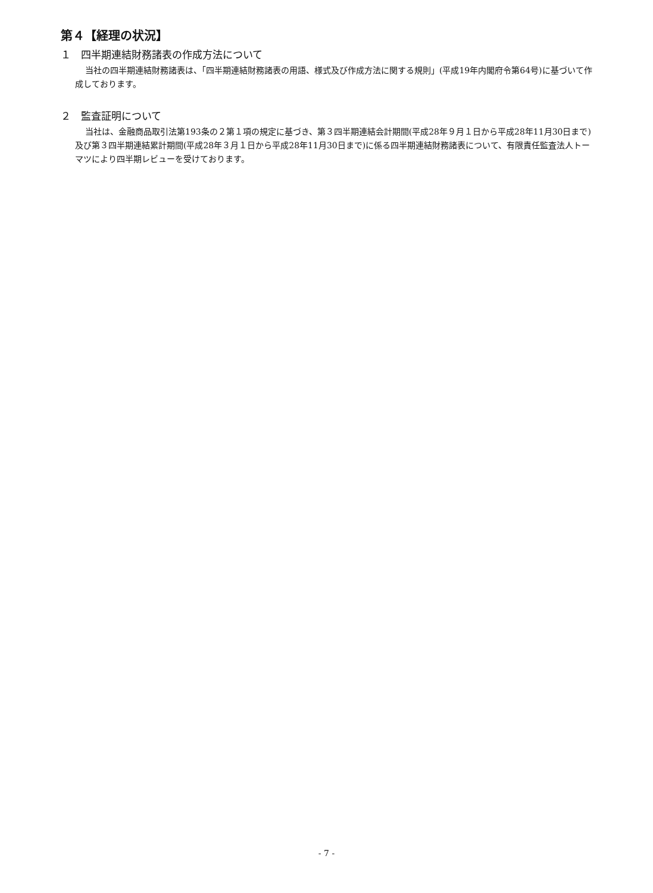第４【経理の状況】
１　四半期連結財務諸表の作成方法について
当社の四半期連結財務諸表は、「四半期連結財務諸表の用語、様式及び作成方法に関する規則」(平成19年内閣府令第64号)に基づいて作成しております。
２　監査証明について
当社は、金融商品取引法第193条の２第１項の規定に基づき、第３四半期連結会計期間(平成28年９月１日から平成28年11月30日まで)及び第３四半期連結累計期間(平成28年３月１日から平成28年11月30日まで)に係る四半期連結財務諸表について、有限責任監査法人トーマツにより四半期レビューを受けております。
- 7 -